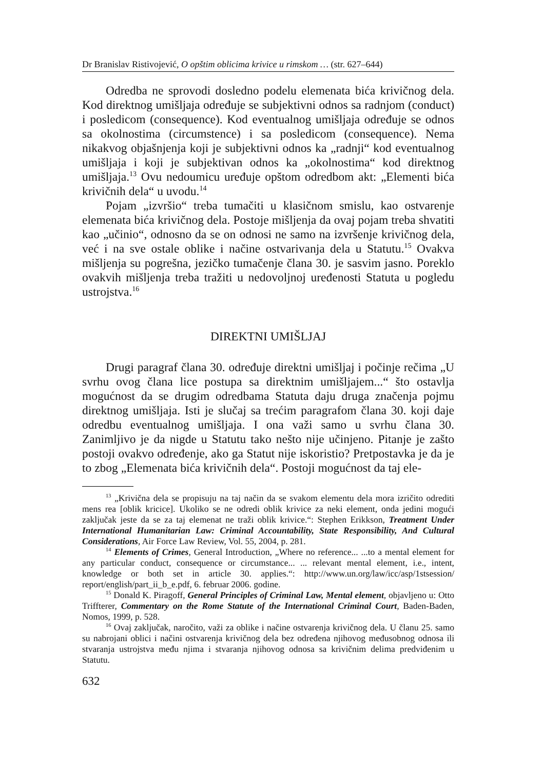Dr Branislav Ristivojević, O opštim oblicima krivice u rimskom … (str. 627–644)
Odredba ne sprovodi dosledno podelu elemenata bića krivičnog dela. Kod direktnog umišljaja određuje se subjektivni odnos sa radnjom (conduct) i posledicom (consequence). Kod eventualnog umišljaja određuje se odnos sa okolnostima (circumstence) i sa posledicom (consequence). Nema nikakvog objašnjenja koji je subjektivni odnos ka „radnji“ kod eventualnog umišljaja i koji je subjektivan odnos ka „okolnostima“ kod direktnog umišljaja.<sup>13</sup> Ovu nedoumicu uređuje opštom odredbom akt: „Elementi bića krivičnih dela“ u uvodu.<sup>14</sup>
Pojam „izvršio“ treba tumačiti u klasičnom smislu, kao ostvarenje elemenata bića krivičnog dela. Postoje mišljenja da ovaj pojam treba shvatiti kao „učinio“, odnosno da se on odnosi ne samo na izvršenje krivičnog dela, već i na sve ostale oblike i načine ostvarivanja dela u Statutu.<sup>15</sup> Ovakva mišljenja su pogrešna, jezičko tumačenje člana 30. je sasvim jasno. Poreklo ovakvih mišljenja treba tražiti u nedovoljnoj uređenosti Statuta u pogledu ustrojstva.<sup>16</sup>
DIREKTNI UMIŠLJAJ
Drugi paragraf člana 30. određuje direktni umišljaj i počinje rečima „U svrhu ovog člana lice postupa sa direktnim umišljajem...“ što ostavlja mogućnost da se drugim odredbama Statuta daju druga značenja pojmu direktnog umišljaja. Isti je slučaj sa trećim paragrafom člana 30. koji daje odredbu eventualnog umišljaja. I ona važi samo u svrhu člana 30. Zanimljivo je da nigde u Statutu tako nešto nije učinjeno. Pitanje je zašto postoji ovakvo određenje, ako ga Statut nije iskoristio? Pretpostavka je da je to zbog „Elemenata bića krivičnih dela“. Postoji mogućnost da taj ele-
<sup>13</sup> „Krivična dela se propisuju na taj način da se svakom elementu dela mora izričito odrediti mens rea [oblik kricice]. Ukoliko se ne odredi oblik krivice za neki element, onda jedini mogući zaključak jeste da se za taj elemenat ne traži oblik krivice.“: Stephen Erikkson, Treatment Under International Humanitarian Law: Criminal Accountability, State Responsibility, And Cultural Considerations, Air Force Law Review, Vol. 55, 2004, p. 281.
<sup>14</sup> Elements of Crimes, General Introduction, „Where no reference... ...to a mental element for any particular conduct, consequence or circumstance... ... relevant mental element, i.e., intent, knowledge or both set in article 30. applies.“: http://www.un.org/law/icc/asp/1stsession/ report/english/part_ii_b_e.pdf, 6. februar 2006. godine.
<sup>15</sup> Donald K. Piragoff, General Principles of Criminal Law, Mental element, objavljeno u: Otto Triffterer, Commentary on the Rome Statute of the International Criminal Court, Baden-Baden, Nomos, 1999, p. 528.
<sup>16</sup> Ovaj zaključak, naročito, važi za oblike i načine ostvarenja krivičnog dela. U članu 25. samo su nabrojani oblici i načini ostvarenja krivičnog dela bez određena njihovog međusobnog odnosa ili stvaranja ustrojstva među njima i stvaranja njihovog odnosa sa krivičnim delima predviđenim u Statutu.
632